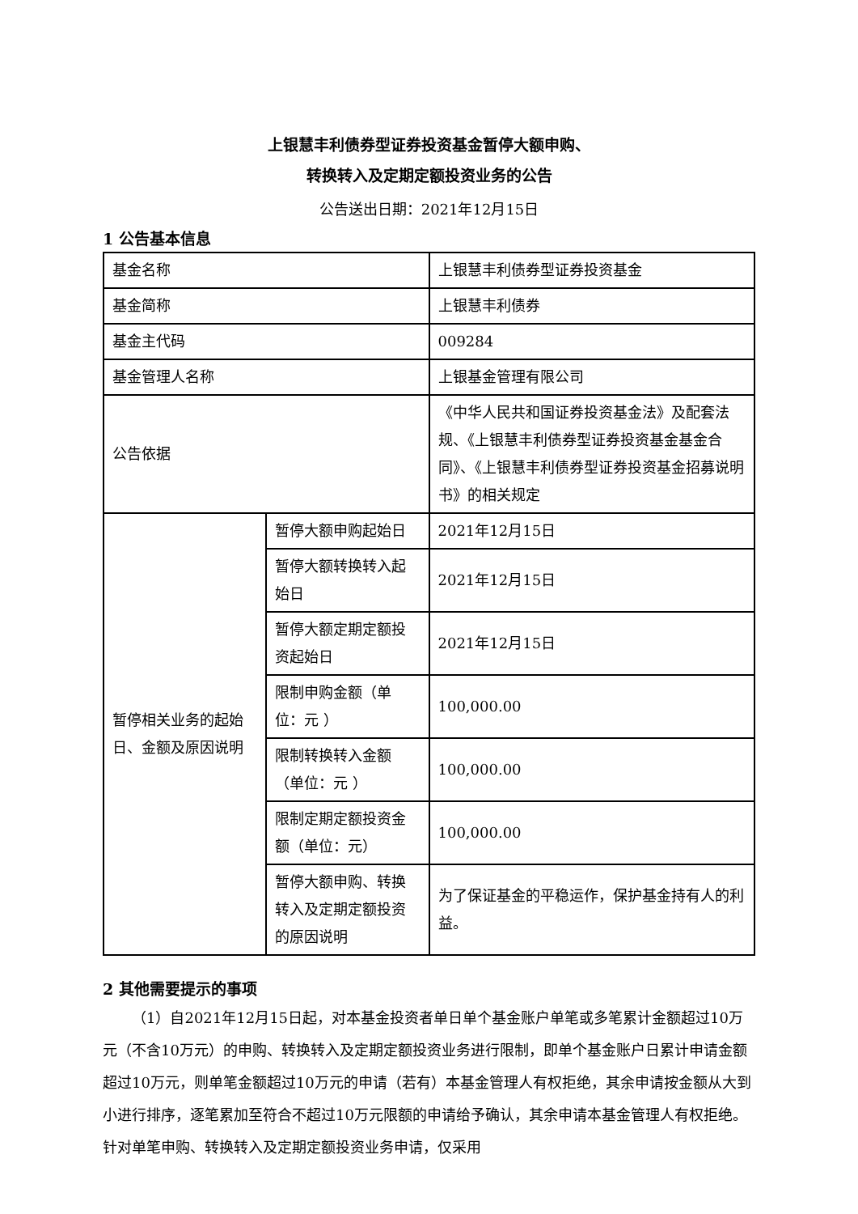上银慧丰利债券型证券投资基金暂停大额申购、
转换转入及定期定额投资业务的公告
公告送出日期：2021年12月15日
1 公告基本信息
| 基金名称 | | 上银慧丰利债券型证券投资基金 |
| 基金简称 | | 上银慧丰利债券 |
| 基金主代码 | | 009284 |
| 基金管理人名称 | | 上银基金管理有限公司 |
| 公告依据 | | 《中华人民共和国证券投资基金法》及配套法规、《上银慧丰利债券型证券投资基金基金合同》、《上银慧丰利债券型证券投资基金招募说明书》的相关规定 |
| 暂停相关业务的起始日、金额及原因说明 | 暂停大额申购起始日 | 2021年12月15日 |
| | 暂停大额转换转入起始日 | 2021年12月15日 |
| | 暂停大额定期定额投资起始日 | 2021年12月15日 |
| | 限制申购金额（单位：元 ） | 100,000.00 |
| | 限制转换转入金额（单位：元 ） | 100,000.00 |
| | 限制定期定额投资金额（单位：元） | 100,000.00 |
| | 暂停大额申购、转换转入及定期定额投资的原因说明 | 为了保证基金的平稳运作，保护基金持有人的利益。 |
2 其他需要提示的事项
（1）自2021年12月15日起，对本基金投资者单日单个基金账户单笔或多笔累计金额超过10万元（不含10万元）的申购、转换转入及定期定额投资业务进行限制，即单个基金账户日累计申请金额超过10万元，则单笔金额超过10万元的申请（若有）本基金管理人有权拒绝，其余申请按金额从大到小进行排序，逐笔累加至符合不超过10万元限额的申请给予确认，其余申请本基金管理人有权拒绝。针对单笔申购、转换转入及定期定额投资业务申请，仅采用